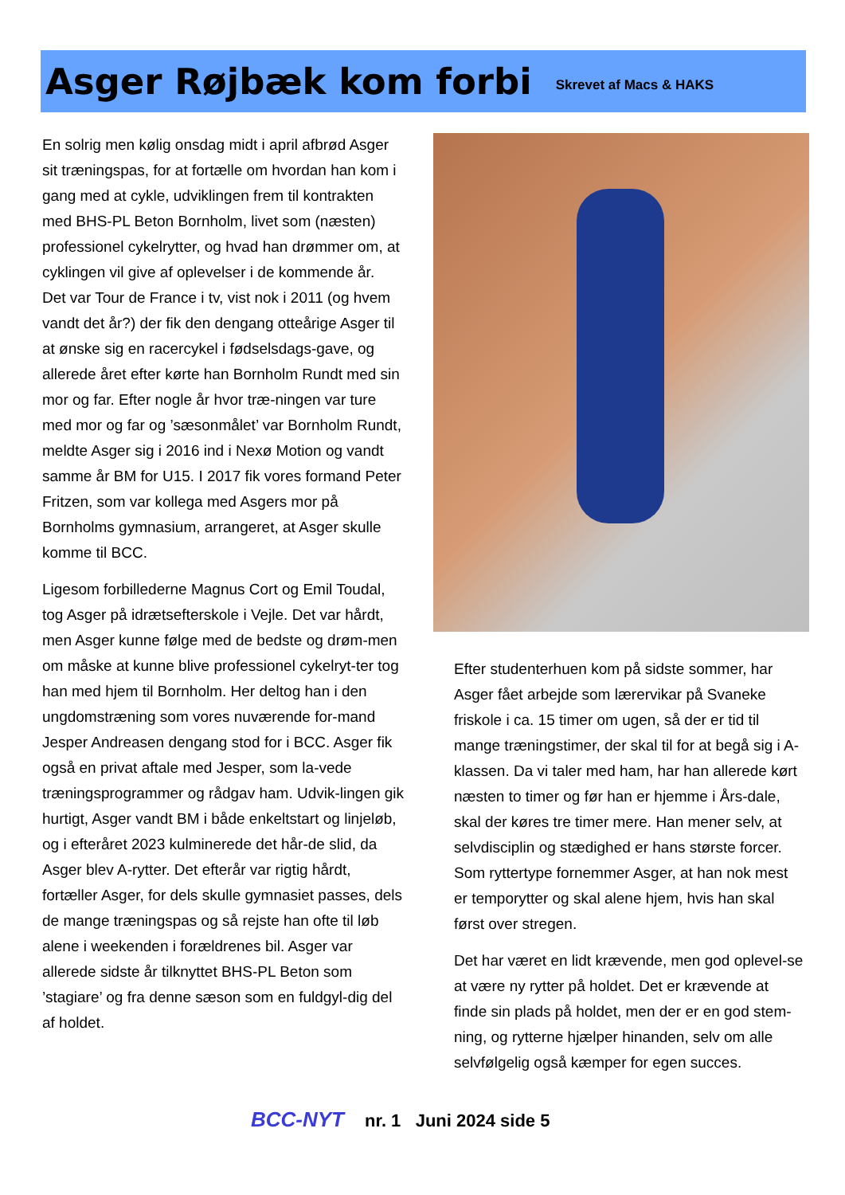Asger Røjbæk kom forbi
Skrevet af Macs & HAKS
En solrig men kølig onsdag midt i april afbrød Asger sit træningspas, for at fortælle om hvordan han kom i gang med at cykle, udviklingen frem til kontrakten med BHS-PL Beton Bornholm, livet som (næsten) professionel cykelrytter, og hvad han drømmer om, at cyklingen vil give af oplevelser i de kommende år.
Det var Tour de France i tv, vist nok i 2011 (og hvem vandt det år?) der fik den dengang otteårige Asger til at ønske sig en racercykel i fødselsdags-gave, og allerede året efter kørte han Bornholm Rundt med sin mor og far. Efter nogle år hvor træ-ningen var ture med mor og far og ’sæsonmålet’ var Bornholm Rundt, meldte Asger sig i 2016 ind i Nexø Motion og vandt samme år BM for U15. I 2017 fik vores formand Peter Fritzen, som var kollega med Asgers mor på Bornholms gymnasium, arrangeret, at Asger skulle komme til BCC.
Ligesom forbillederne Magnus Cort og Emil Toudal, tog Asger på idrætsefterskole i Vejle. Det var hårdt, men Asger kunne følge med de bedste og drøm-men om måske at kunne blive professionel cykelryt-ter tog han med hjem til Bornholm. Her deltog han i den ungdomstræning som vores nuværende for-mand Jesper Andreasen dengang stod for i BCC. Asger fik også en privat aftale med Jesper, som la-vede træningsprogrammer og rådgav ham. Udvik-lingen gik hurtigt, Asger vandt BM i både enkeltstart og linjeløb, og i efteråret 2023 kulminerede det hår-de slid, da Asger blev A-rytter. Det efterår var rigtig hårdt, fortæller Asger, for dels skulle gymnasiet passes, dels de mange træningspas og så rejste han ofte til løb alene i weekenden i forældrenes bil. Asger var allerede sidste år tilknyttet BHS-PL Beton som ’stagiare’ og fra denne sæson som en fuldgyl-dig del af holdet.
Efter studenterhuen kom på sidste sommer, har Asger fået arbejde som lærervikar på Svaneke friskole i ca. 15 timer om ugen, så der er tid til mange træningstimer, der skal til for at begå sig i A-klassen. Da vi taler med ham, har han allerede kørt næsten to timer og før han er hjemme i Års-dale, skal der køres tre timer mere. Han mener selv, at selvdisciplin og stædighed er hans største forcer. Som ryttertype fornemmer Asger, at han nok mest er temporytter og skal alene hjem, hvis han skal først over stregen.
Det har været en lidt krævende, men god oplevel-se at være ny rytter på holdet. Det er krævende at finde sin plads på holdet, men der er en god stem-ning, og rytterne hjælper hinanden, selv om alle selvfølgelig også kæmper for egen succes.
BCC-NYT nr. 1 Juni 2024 side 5